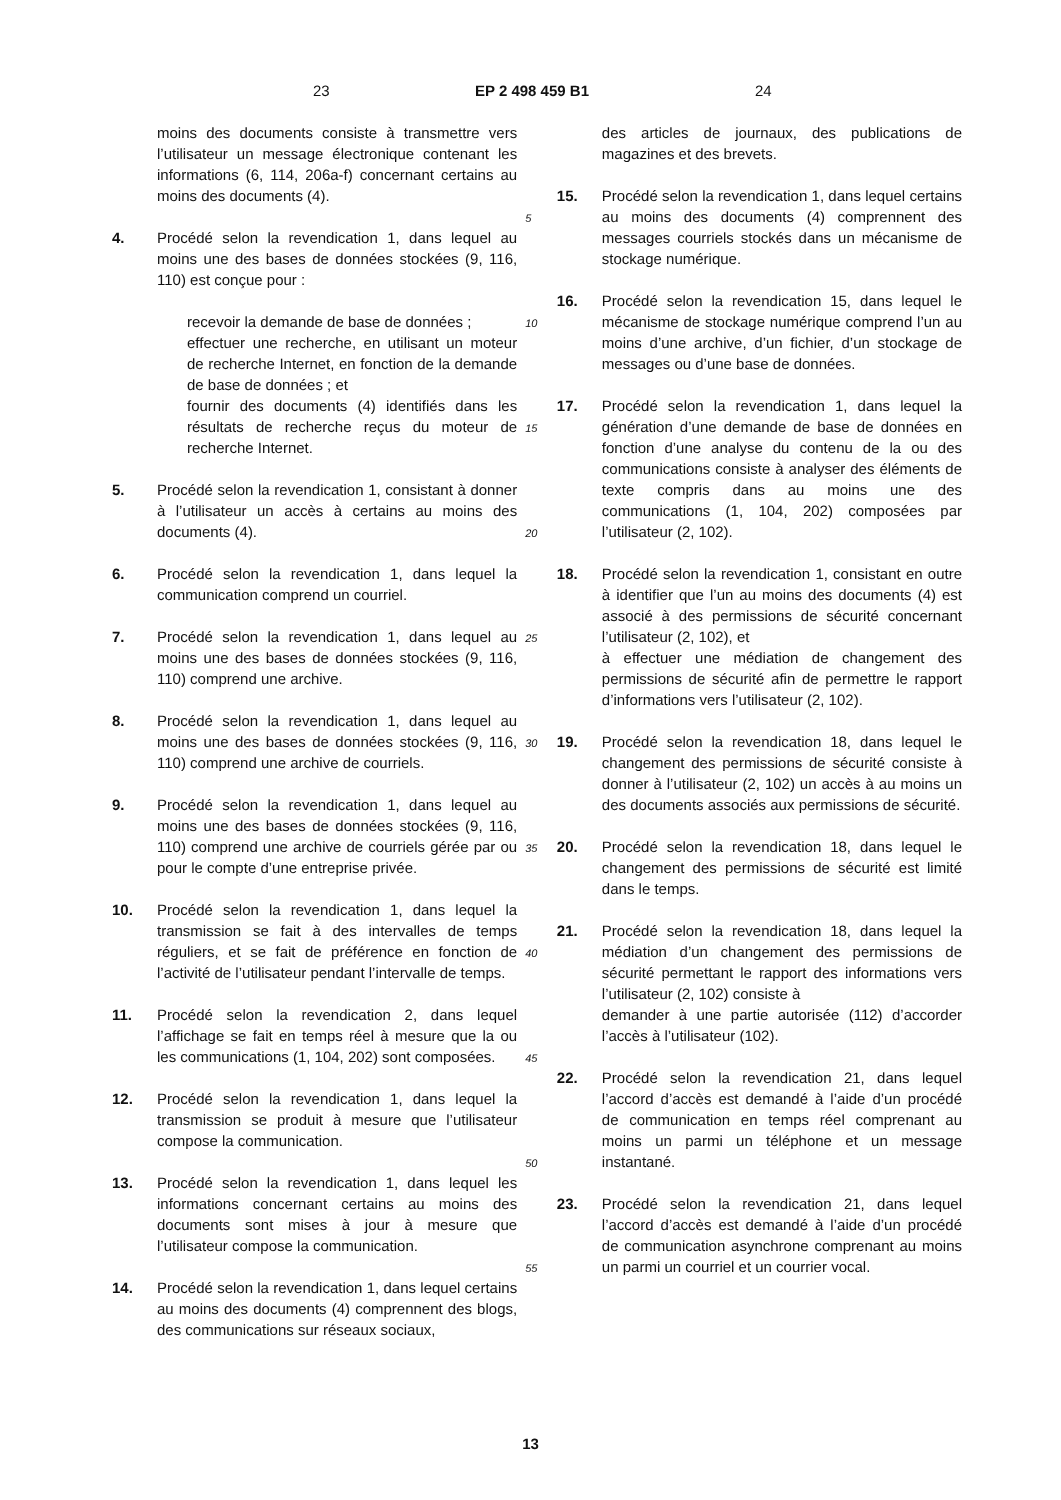23 EP 2 498 459 B1 24
moins des documents consiste à transmettre vers l’utilisateur un message électronique contenant les informations (6, 114, 206a-f) concernant certains au moins des documents (4).
4. Procédé selon la revendication 1, dans lequel au moins une des bases de données stockées (9, 116, 110) est conçue pour :
recevoir la demande de base de données ;
effectuer une recherche, en utilisant un moteur de recherche Internet, en fonction de la demande de base de données ; et
fournir des documents (4) identifiés dans les résultats de recherche reçus du moteur de recherche Internet.
5. Procédé selon la revendication 1, consistant à donner à l’utilisateur un accès à certains au moins des documents (4).
6. Procédé selon la revendication 1, dans lequel la communication comprend un courriel.
7. Procédé selon la revendication 1, dans lequel au moins une des bases de données stockées (9, 116, 110) comprend une archive.
8. Procédé selon la revendication 1, dans lequel au moins une des bases de données stockées (9, 116, 110) comprend une archive de courriels.
9. Procédé selon la revendication 1, dans lequel au moins une des bases de données stockées (9, 116, 110) comprend une archive de courriels gérée par ou pour le compte d’une entreprise privée.
10. Procédé selon la revendication 1, dans lequel la transmission se fait à des intervalles de temps réguliers, et se fait de préférence en fonction de l’activité de l’utilisateur pendant l’intervalle de temps.
11. Procédé selon la revendication 2, dans lequel l’affichage se fait en temps réel à mesure que la ou les communications (1, 104, 202) sont composées.
12. Procédé selon la revendication 1, dans lequel la transmission se produit à mesure que l’utilisateur compose la communication.
13. Procédé selon la revendication 1, dans lequel les informations concernant certains au moins des documents sont mises à jour à mesure que l’utilisateur compose la communication.
14. Procédé selon la revendication 1, dans lequel certains au moins des documents (4) comprennent des blogs, des communications sur réseaux sociaux,
5
10
15
20
25
30
35
40
45
50
55
des articles de journaux, des publications de magazines et des brevets.
15. Procédé selon la revendication 1, dans lequel certains au moins des documents (4) comprennent des messages courriels stockés dans un mécanisme de stockage numérique.
16. Procédé selon la revendication 15, dans lequel le mécanisme de stockage numérique comprend l’un au moins d’une archive, d’un fichier, d’un stockage de messages ou d’une base de données.
17. Procédé selon la revendication 1, dans lequel la génération d’une demande de base de données en fonction d’une analyse du contenu de la ou des communications consiste à analyser des éléments de texte compris dans au moins une des communications (1, 104, 202) composées par l’utilisateur (2, 102).
18. Procédé selon la revendication 1, consistant en outre à identifier que l’un au moins des documents (4) est associé à des permissions de sécurité concernant l’utilisateur (2, 102), et
à effectuer une médiation de changement des permissions de sécurité afin de permettre le rapport d’informations vers l’utilisateur (2, 102).
19. Procédé selon la revendication 18, dans lequel le changement des permissions de sécurité consiste à donner à l’utilisateur (2, 102) un accès à au moins un des documents associés aux permissions de sécurité.
20. Procédé selon la revendication 18, dans lequel le changement des permissions de sécurité est limité dans le temps.
21. Procédé selon la revendication 18, dans lequel la médiation d’un changement des permissions de sécurité permettant le rapport des informations vers l’utilisateur (2, 102) consiste à
demander à une partie autorisée (112) d’accorder l’accès à l’utilisateur (102).
22. Procédé selon la revendication 21, dans lequel l’accord d’accès est demandé à l’aide d’un procédé de communication en temps réel comprenant au moins un parmi un téléphone et un message instantané.
23. Procédé selon la revendication 21, dans lequel l’accord d’accès est demandé à l’aide d’un procédé de communication asynchrone comprenant au moins un parmi un courriel et un courrier vocal.
13